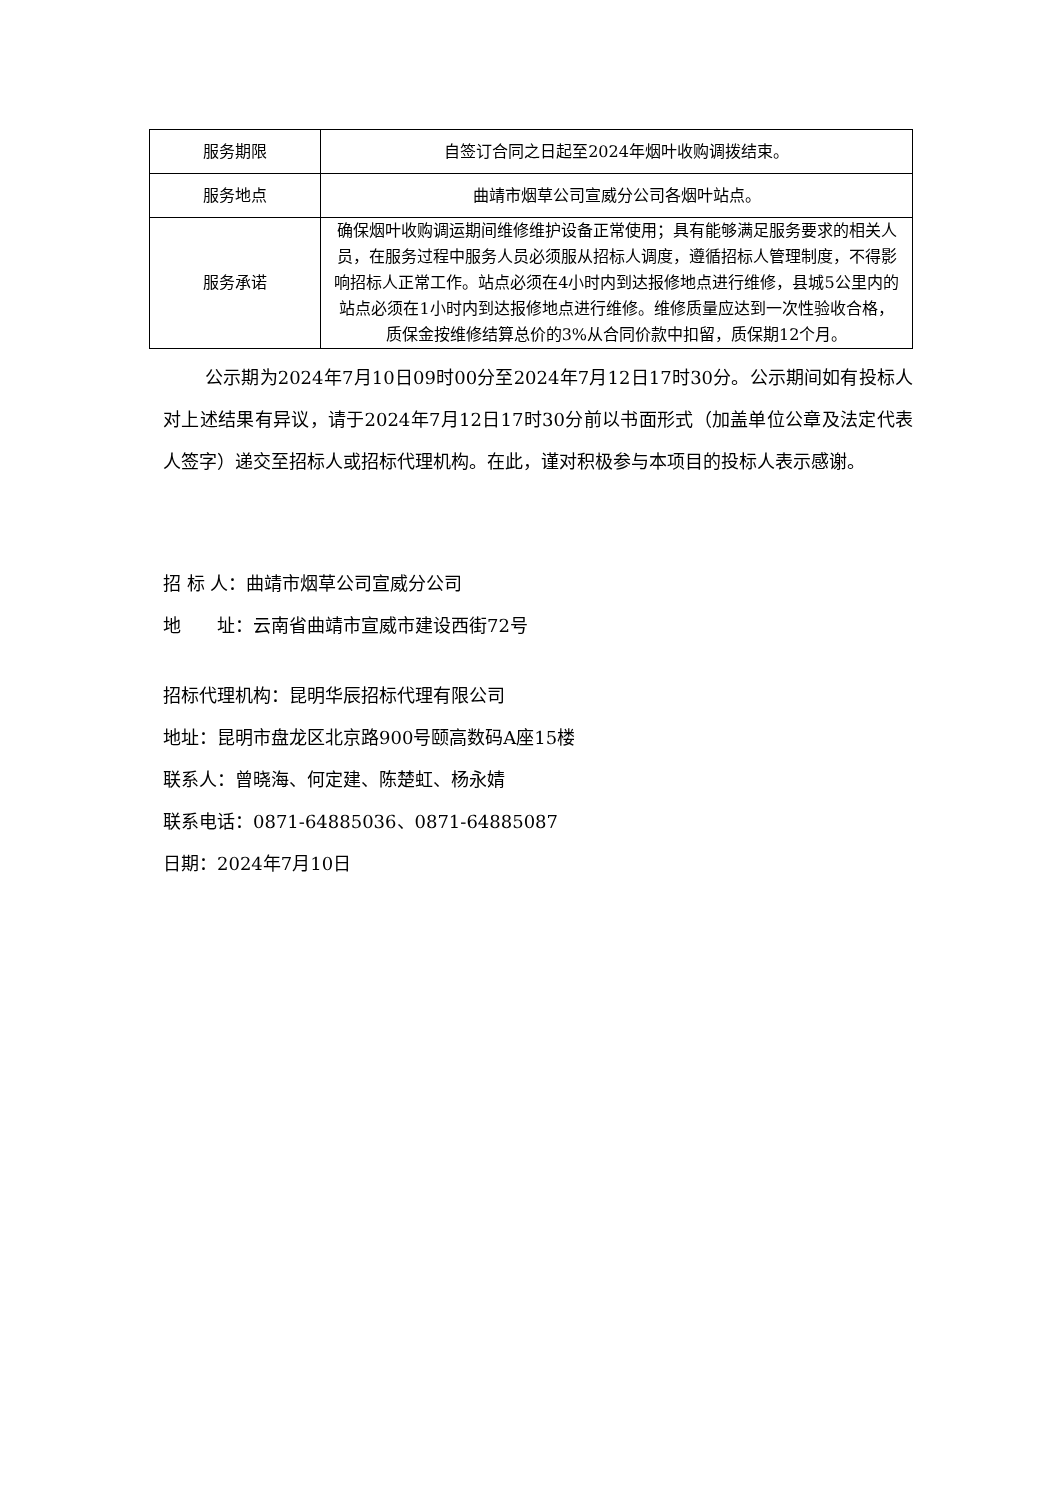| 服务期限 | 自签订合同之日起至2024年烟叶收购调拨结束。 |
| 服务地点 | 曲靖市烟草公司宣威分公司各烟叶站点。 |
| 服务承诺 | 确保烟叶收购调运期间维修维护设备正常使用；具有能够满足服务要求的相关人员，在服务过程中服务人员必须服从招标人调度，遵循招标人管理制度，不得影响招标人正常工作。站点必须在4小时内到达报修地点进行维修，县城5公里内的站点必须在1小时内到达报修地点进行维修。维修质量应达到一次性验收合格，质保金按维修结算总价的3%从合同价款中扣留，质保期12个月。 |
公示期为2024年7月10日09时00分至2024年7月12日17时30分。公示期间如有投标人对上述结果有异议，请于2024年7月12日17时30分前以书面形式（加盖单位公章及法定代表人签字）递交至招标人或招标代理机构。在此，谨对积极参与本项目的投标人表示感谢。
招 标 人：曲靖市烟草公司宣威分公司
地　　址：云南省曲靖市宣威市建设西街72号
招标代理机构：昆明华辰招标代理有限公司
地址：昆明市盘龙区北京路900号颐高数码A座15楼
联系人：曾晓海、何定建、陈楚虹、杨永婧
联系电话：0871-64885036、0871-64885087
日期：2024年7月10日